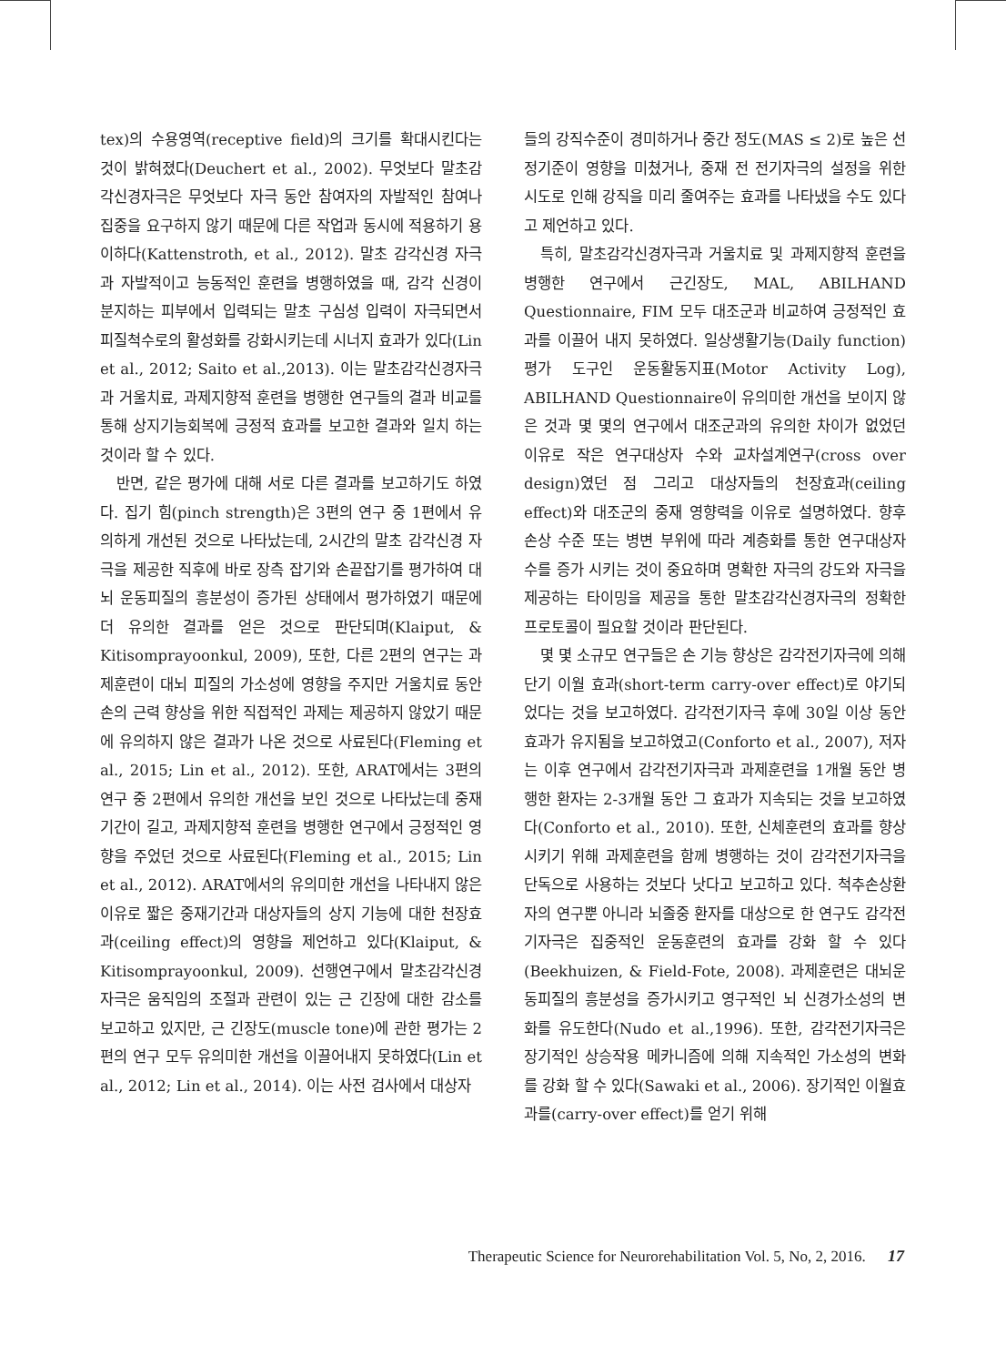tex)의 수용영역(receptive field)의 크기를 확대시킨다는 것이 밝혀졌다(Deuchert et al., 2002). 무엇보다 말초감각신경자극은 무엇보다 자극 동안 참여자의 자발적인 참여나 집중을 요구하지 않기 때문에 다른 작업과 동시에 적용하기 용이하다(Kattenstroth, et al., 2012). 말초 감각신경 자극과 자발적이고 능동적인 훈련을 병행하였을 때, 감각 신경이 분지하는 피부에서 입력되는 말초 구심성 입력이 자극되면서 피질척수로의 활성화를 강화시키는데 시너지 효과가 있다(Lin et al., 2012; Saito et al.,2013). 이는 말초감각신경자극과 거울치료, 과제지향적 훈련을 병행한 연구들의 결과 비교를 통해 상지기능회복에 긍정적 효과를 보고한 결과와 일치 하는 것이라 할 수 있다.
반면, 같은 평가에 대해 서로 다른 결과를 보고하기도 하였다. 집기 힘(pinch strength)은 3편의 연구 중 1편에서 유의하게 개선된 것으로 나타났는데, 2시간의 말초 감각신경 자극을 제공한 직후에 바로 장측 잡기와 손끝잡기를 평가하여 대뇌 운동피질의 흥분성이 증가된 상태에서 평가하였기 때문에 더 유의한 결과를 얻은 것으로 판단되며(Klaiput, & Kitisomprayoonkul, 2009), 또한, 다른 2편의 연구는 과제훈련이 대뇌 피질의 가소성에 영향을 주지만 거울치료 동안 손의 근력 향상을 위한 직접적인 과제는 제공하지 않았기 때문에 유의하지 않은 결과가 나온 것으로 사료된다(Fleming et al., 2015; Lin et al., 2012). 또한, ARAT에서는 3편의 연구 중 2편에서 유의한 개선을 보인 것으로 나타났는데 중재 기간이 길고, 과제지향적 훈련을 병행한 연구에서 긍정적인 영향을 주었던 것으로 사료된다(Fleming et al., 2015; Lin et al., 2012). ARAT에서의 유의미한 개선을 나타내지 않은 이유로 짧은 중재기간과 대상자들의 상지 기능에 대한 천장효과(ceiling effect)의 영향을 제언하고 있다(Klaiput, & Kitisomprayoonkul, 2009). 선행연구에서 말초감각신경자극은 움직임의 조절과 관련이 있는 근 긴장에 대한 감소를 보고하고 있지만, 근 긴장도(muscle tone)에 관한 평가는 2편의 연구 모두 유의미한 개선을 이끌어내지 못하였다(Lin et al., 2012; Lin et al., 2014). 이는 사전 검사에서 대상자
들의 강직수준이 경미하거나 중간 정도(MAS ≤ 2)로 높은 선정기준이 영향을 미쳤거나, 중재 전 전기자극의 설정을 위한 시도로 인해 강직을 미리 줄여주는 효과를 나타냈을 수도 있다고 제언하고 있다.
특히, 말초감각신경자극과 거울치료 및 과제지향적 훈련을 병행한 연구에서 근긴장도, MAL, ABILHAND Questionnaire, FIM 모두 대조군과 비교하여 긍정적인 효과를 이끌어 내지 못하였다. 일상생활기능(Daily function) 평가 도구인 운동활동지표(Motor Activity Log), ABILHAND Questionnaire이 유의미한 개선을 보이지 않은 것과 몇 몇의 연구에서 대조군과의 유의한 차이가 없었던 이유로 작은 연구대상자 수와 교차설계연구(cross over design)였던 점 그리고 대상자들의 천장효과(ceiling effect)와 대조군의 중재 영향력을 이유로 설명하였다. 향후 손상 수준 또는 병변 부위에 따라 계층화를 통한 연구대상자 수를 증가 시키는 것이 중요하며 명확한 자극의 강도와 자극을 제공하는 타이밍을 제공을 통한 말초감각신경자극의 정확한 프로토콜이 필요할 것이라 판단된다.
몇 몇 소규모 연구들은 손 기능 향상은 감각전기자극에 의해 단기 이월 효과(short-term carry-over effect)로 야기되었다는 것을 보고하였다. 감각전기자극 후에 30일 이상 동안 효과가 유지됨을 보고하였고(Conforto et al., 2007), 저자는 이후 연구에서 감각전기자극과 과제훈련을 1개월 동안 병행한 환자는 2-3개월 동안 그 효과가 지속되는 것을 보고하였다(Conforto et al., 2010). 또한, 신체훈련의 효과를 향상시키기 위해 과제훈련을 함께 병행하는 것이 감각전기자극을 단독으로 사용하는 것보다 낫다고 보고하고 있다. 척추손상환자의 연구뿐 아니라 뇌졸중 환자를 대상으로 한 연구도 감각전기자극은 집중적인 운동훈련의 효과를 강화 할 수 있다(Beekhuizen, & Field-Fote, 2008). 과제훈련은 대뇌운동피질의 흥분성을 증가시키고 영구적인 뇌 신경가소성의 변화를 유도한다(Nudo et al.,1996). 또한, 감각전기자극은 장기적인 상승작용 메카니즘에 의해 지속적인 가소성의 변화를 강화 할 수 있다(Sawaki et al., 2006). 장기적인 이월효과를(carry-over effect)를 얻기 위해
Therapeutic Science for Neurorehabilitation Vol. 5, No, 2, 2016. 17